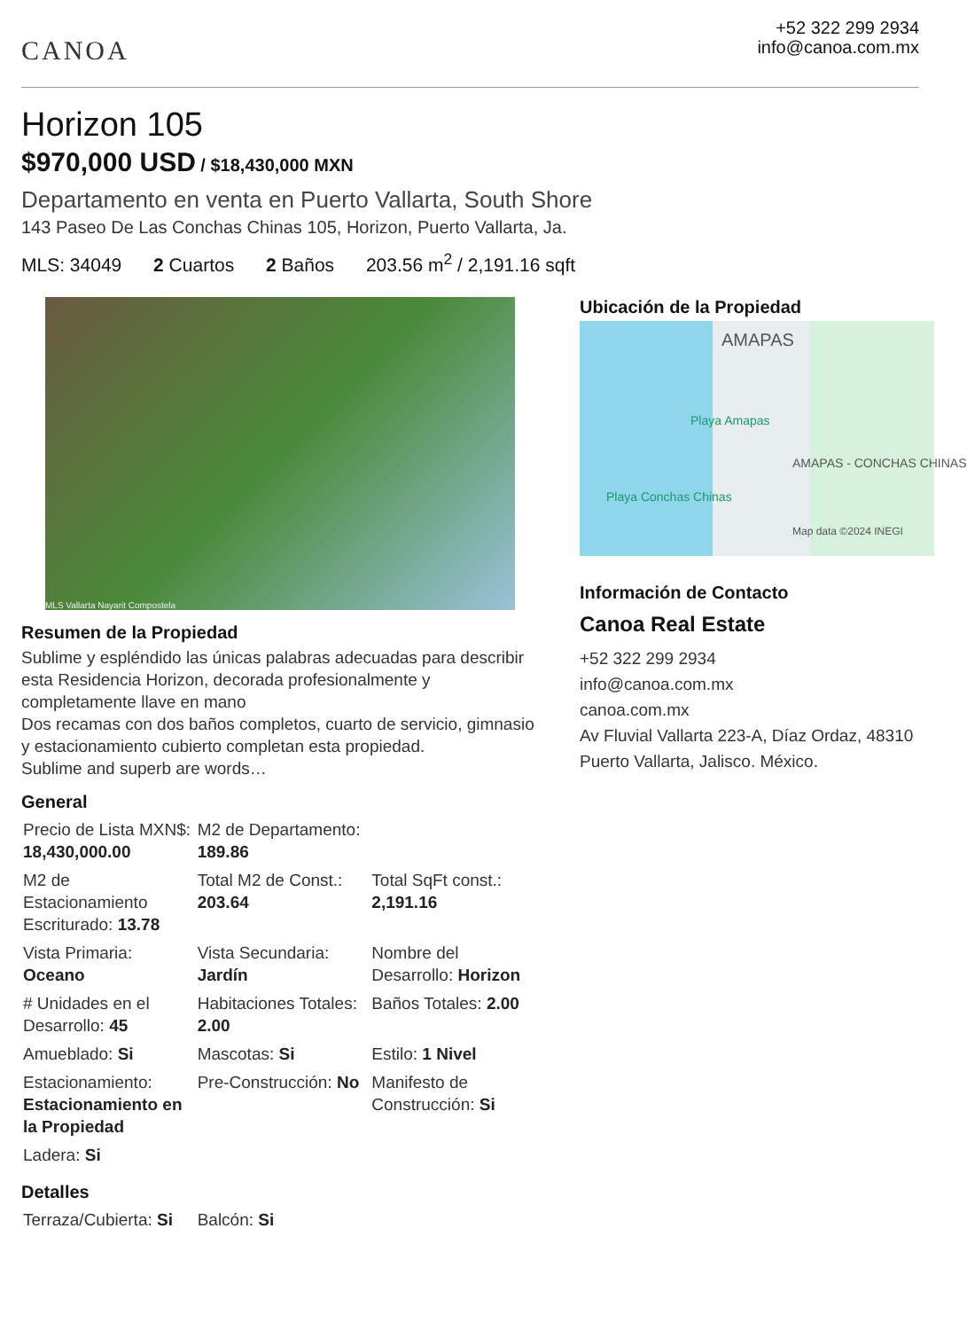CANOA
+52 322 299 2934
info@canoa.com.mx
Horizon 105
$970,000 USD / $18,430,000 MXN
Departamento en venta en Puerto Vallarta, South Shore
143 Paseo De Las Conchas Chinas 105, Horizon, Puerto Vallarta, Ja.
MLS: 34049 2 Cuartos 2 Baños 203.56 m<sup>2</sup> / 2,191.16 sqft
MLS Vallarta Nayarit Compostela
Resumen de la Propiedad
Sublime y espléndido las únicas palabras adecuadas para describir esta Residencia Horizon, decorada profesionalmente y completamente llave en mano
Dos recamas con dos baños completos, cuarto de servicio, gimnasio y estacionamiento cubierto completan esta propiedad.
Sublime and superb are words…
General
| Precio de Lista MXN$: 18,430,000.00 | M2 de Departamento: 189.86 | |
| M2 de Estacionamiento Escriturado: 13.78 | Total M2 de Const.: 203.64 | Total SqFt const.: 2,191.16 |
| Vista Primaria: Oceano | Vista Secundaria: Jardín | Nombre del Desarrollo: Horizon |
| # Unidades en el Desarrollo: 45 | Habitaciones Totales: 2.00 | Baños Totales: 2.00 |
| Amueblado: Si | Mascotas: Si | Estilo: 1 Nivel |
| Estacionamiento: Estacionamiento en la Propiedad | Pre-Construcción: No | Manifesto de Construcción: Si |
| Ladera: Si | | |
Detalles
| Terraza/Cubierta: Si | Balcón: Si | |
Ubicación de la Propiedad
AMAPAS
Playa Amapas
AMAPAS - CONCHAS CHINAS
Playa Conchas Chinas
Map data ©2024 INEGI
Información de Contacto
Canoa Real Estate
+52 322 299 2934
info@canoa.com.mx
canoa.com.mx
Av Fluvial Vallarta 223-A, Díaz Ordaz, 48310 Puerto Vallarta, Jalisco. México.